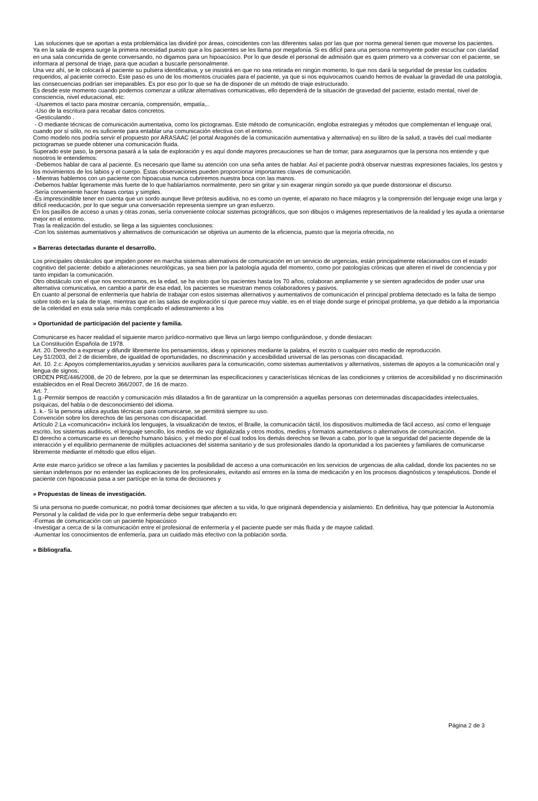Las soluciones que se aportan a esta problemática las dividiré por áreas, coincidentes con las diferentes salas por las que por norma general tienen que moverse los pacientes.
Ya en la sala de espera surge la primera necesidad puesto que a los pacientes se les llama por megafonía. Si es difícil para una persona normoyente poder escuchar con claridad en una sala concurrida de gente conversando, no digamos para un hipoacúsico. Por lo que desde el personal de admisión que es quien primero va a conversar con el paciente, se informara al personal de triaje, para que acudan a buscarle personalmente.
Una vez ahí, se le colocará al paciente su pulsera identificativa, y se insistirá en que no sea retirada en ningún momento, lo que nos dará la seguridad de prestar los cuidados requeridos, al paciente correcto. Este paso es uno de los momentos cruciales para el paciente, ya que si nos equivocamos cuando hemos de evaluar la gravedad de una patología, las consecuencias podrían ser irreparables. Es por eso por lo que se ha de disponer de un método de triaje estructurado.
Es desde este momento cuando podemos comenzar a utilizar alternativas comunicativas, ello dependerá de la situación de gravedad del paciente, estado mental, nivel de consciencia, nivel educacional, etc:
-Usaremos el tacto para mostrar cercanía, comprensión, empatía,..
-Uso de la escritura para recabar datos concretos.
-Gesticulando .
- O mediante técnicas de comunicación aumentativa, como los pictogramas. Este método de comunicación, engloba estrategias y métodos que complementan el lenguaje oral, cuando por sí sólo, no es suficiente para entablar una comunicación efectiva con el entorno.
Como modelo nos podría servir el propuesto por ARASAAC (el portal Aragonés de la comunicación aumentativa y alternativa) en su libro de la salud, a través del cual mediante pictogramas se puede obtener una comunicación fluida.
Superado este paso, la persona pasará a la sala de exploración y es aquí donde mayores precauciones se han de tomar, para asegurarnos que la persona nos entiende y que nosotros le entendemos:
-Debemos hablar de cara al paciente. Es necesario que llame su atención con una seña antes de hablar. Así el paciente podrá observar nuestras expresiones faciales, los gestos y los movimientos de los labios y el cuerpo. Estas observaciones pueden proporcionar importantes claves de comunicación.
- Mientras hablemos con un paciente con hipoacusia nunca cubriremos nuestra boca con las manos.
-Debemos hablar ligeramente más fuerte de lo que hablaríamos normalmente, pero sin gritar y sin exagerar ningún sonido ya que puede distorsionar el discurso.
-Sería conveniente hacer frases cortas y simples.
-Es imprescindible tener en cuenta que un sordo aunque lleve prótesis auditiva, no es como un oyente, el aparato no hace milagros y la comprensión del lenguaje exige una larga y difícil reeducación, por lo que seguir una conversación representa siempre un gran esfuerzo.
En los pasillos de acceso a unas y otras zonas, sería conveniente colocar sistemas pictográficos, que son dibujos o imágenes representativos de la realidad y les ayuda a orientarse mejor en el entorno.
Tras la realización del estudio, se llega a las siguientes conclusiones:
-Con los sistemas aumentativos y alternativos de comunicación se objetiva un aumento de la eficiencia, puesto que la mejoría ofrecida, no
» Barreras detectadas durante el desarrollo.
Los principales obstáculos que impiden poner en marcha sistemas alternativos de comunicación en un servicio de urgencias, están principalmente relacionados con el estado cognitivo del paciente: debido a alteraciones neurológicas, ya sea bien por la patología aguda del momento, como por patologías crónicas que alteren el nivel de conciencia y por tanto impidan la comunicación.
Otro obstáculo con el que nos encontramos, es la edad, se ha visto que los pacientes hasta los 70 años, colaboran ampliamente y se sienten agradecidos de poder usar una alternativa comunicativa, en cambio a partir de esa edad, los pacientes se muestran menos colaboradores y pasivos.
En cuanto al personal de enfermería que habría de trabajar con estos sistemas alternativos y aumentativos de comunicación el principal problema detectado es la falta de tiempo sobre todo en la sala de triaje, mientras que en las salas de exploración sí que parece muy viable, es en el triaje donde surge el principal problema, ya que debido a la importancia de la celeridad en esta sala seria más complicado el adiestramiento a los
» Oportunidad de participación del paciente y familia.
Comunicarse es hacer realidad el siguiente marco jurídico-normativo que lleva un largo tiempo configurándose, y donde destacan:
La Constitución Española de 1978.
Art. 20. Derecho a expresar y difundir libremente los pensamientos, ideas y opiniones mediante la palabra, el escrito o cualquier otro medio de reproducción.
Ley 51/2003, del 2 de diciembre, de igualdad de oportunidades, no discriminación y accesibilidad universal de las personas con discapacidad.
Art. 10. 2.c: Apoyos complementarios,ayudas y servicios auxiliares para la comunicación, como sistemas aumentativos y alternativos, sistemas de apoyos a la comunicación oral y lengua de signos.
ORDEN PRE/446/2008, de 20 de febrero, por la que se determinan las especificaciones y características técnicas de las condiciones y criterios de accesibilidad y no discriminación establecidos en el Real Decreto 366/2007, de 16 de marzo.
Art. 7.
1.g.-Permitir tiempos de reacción y comunicación más dilatados a fin de garantizar un la comprensión a aquellas personas con determinadas discapacidades intelectuales, psíquicas, del habla o de desconocimiento del idioma.
1. k.- Si la persona utiliza ayudas técnicas para comunicarse, se permitirá siempre su uso.
Convención sobre los derechos de las personas con discapacidad.
Artículo 2.La «comunicación» incluirá los lenguajes, la visualización de textos, el Braille, la comunicación táctil, los dispositivos multimedia de fácil acceso, así como el lenguaje escrito, los sistemas auditivos, el lenguaje sencillo, los medios de voz digitalizada y otros modos, medios y formatos aumentativos o alternativos de comunicación.
El derecho a comunicarse es un derecho humano básico, y el medio por el cual todos los demás derechos se llevan a cabo, por lo que la seguridad del paciente depende de la interacción y el equilibrio permanente de múltiples actuaciones del sistema sanitario y de sus profesionales dando la oportunidad a los pacientes y familiares de comunicarse libremente mediante el método que ellos elijan.
Ante este marco jurídico se ofrece a las familias y pacientes la posibilidad de acceso a una comunicación en los servicios de urgencias de alta calidad, donde los pacientes no se sientan indefensos por no entender las explicaciones de los profesionales, evitando así errores en la toma de medicación y en los procesos diagnósticos y terapéuticos. Donde el paciente con hipoacusia pasa a ser partícipe en la toma de decisiones y
» Propuestas de líneas de investigación.
Si una persona no puede comunicar, no podrá tomar decisiones que afecten a su vida, lo que originará dependencia y aislamiento. En definitiva, hay que potenciar la Autonomía Personal y la calidad de vida por lo que enfermería debe seguir trabajando en:
-Formas de comunicación con un paciente hipoacúsico
-Investigar a cerca de si la comunicación entre el profesional de enfermería y el paciente puede ser más fluida y de mayoe calidad.
-Aumentar los conocimientos de enfemería, para un cuidado más efectivo con la población sorda.
» Bibliografía.
Página 2 de 3